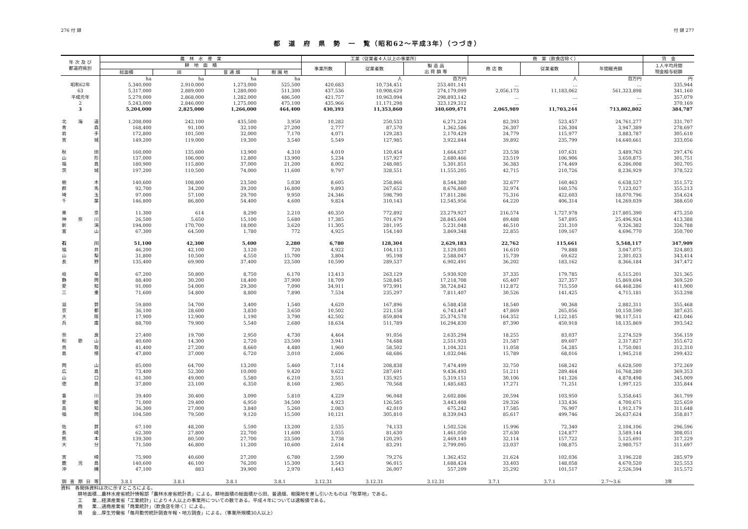276 付 録 付 録 277
都　道　府　県　勢　一　覧（昭和62～平成3年）（つづき）
| 年 次 及 び 都道府県別 | 農 林 水 産 業 | | | | 工業（従業者４人以上の事業所） | | | 商 業（飲食店除く） | | | 賃 金 |
| --- | --- | --- | --- | --- | --- | --- | --- | --- | --- | --- | --- |
| | 耕 地 面 積 | | | | 事業所数 | 従業者数 | 製 造 品 出 荷 額 等 | 商 店 数 | 従業者数 | 年間販売額 | １人平均月間 現金給与総額 |
| | 総面積 | 田 | 普 通 畑 | 樹 園 地 | | | | | | | |
| | ha | ha | ha | ha | | 人 | 百万円 | | 人 | 百万円 | 円 |
| 昭和62年 | 5,340,000 | 2,910,000 | 1,273,000 | 525,500 | 420,683 | 10,734,451 | 253,401,141 | … | … | … | 335,944 |
| 63 | 5,317,000 | 2,889,000 | 1,280,000 | 511,300 | 437,536 | 10,908,629 | 274,179,099 | 2,056,173 | 11,183,062 | 561,323,898 | 341,160 |
| 平成元年 | 5,279,000 | 2,868,000 | 1,282,000 | 486,500 | 421,757 | 10,963,094 | 298,893,142 | … | … | … | 357,079 |
| 2 | 5,243,000 | 2,846,000 | 1,275,000 | 475,100 | 435,966 | 11,171,298 | 323,129,312 | … | … | … | 370,169 |
| 3 | 5,204,000 | 2,825,000 | 1,266,000 | 464,400 | 430,393 | 11,353,860 | 340,609,471 | 2,065,989 | 11,703,244 | 713,802,802 | 384,787 |
| 北海道 | 1,208,000 | 242,100 | 435,500 | 3,950 | 10,282 | 250,533 | 6,271,224 | 82,393 | 523,457 | 24,761,277 | 331,707 |
| 青森 | 168,400 | 91,100 | 32,100 | 27,200 | 2,777 | 87,570 | 1,362,586 | 26,307 | 126,304 | 3,947,389 | 278,697 |
| 岩手 | 172,800 | 101,500 | 32,000 | 7,170 | 4,071 | 129,283 | 2,170,429 | 24,779 | 115,977 | 3,883,787 | 305,610 |
| 宮城 | 149,200 | 119,000 | 19,300 | 3,540 | 5,549 | 127,985 | 3,922,844 | 39,892 | 235,799 | 14,640,661 | 333,056 |
| 秋田 | 160,000 | 135,600 | 13,900 | 4,310 | 4,010 | 120,454 | 1,664,637 | 23,538 | 107,631 | 3,489,763 | 297,476 |
| 山形 | 137,000 | 106,000 | 12,800 | 13,900 | 5,234 | 157,927 | 2,680,466 | 23,519 | 106,906 | 3,650,875 | 301,751 |
| 福島 | 180,900 | 115,800 | 37,000 | 21,200 | 8,002 | 248,085 | 5,301,851 | 36,383 | 174,469 | 6,286,008 | 302,705 |
| 茨城 | 197,200 | 110,500 | 74,000 | 11,600 | 9,797 | 328,551 | 11,555,205 | 42,715 | 210,726 | 8,236,929 | 378,522 |
| 栃木 | 140,600 | 108,800 | 23,500 | 5,030 | 8,605 | 258,866 | 8,544,380 | 32,677 | 160,463 | 6,638,527 | 351,572 |
| 群馬 | 92,700 | 34,200 | 39,200 | 16,800 | 9,893 | 267,652 | 8,676,860 | 32,974 | 160,576 | 7,123,027 | 355,213 |
| 埼玉 | 97,000 | 57,100 | 29,700 | 9,950 | 24,346 | 598,790 | 17,811,286 | 75,316 | 422,603 | 18,070,796 | 354,624 |
| 千葉 | 146,800 | 86,800 | 54,400 | 4,600 | 9,824 | 310,143 | 12,545,956 | 64,220 | 406,314 | 14,269,039 | 388,650 |
| 東京 | 11,300 | 614 | 8,290 | 2,210 | 40,350 | 772,892 | 23,279,927 | 216,574 | 1,727,978 | 217,805,390 | 475,250 |
| 神奈川 | 26,500 | 5,650 | 15,100 | 5,680 | 17,385 | 701,679 | 28,845,604 | 89,488 | 547,895 | 25,496,924 | 413,388 |
| 新潟 | 194,000 | 170,700 | 18,000 | 3,620 | 11,305 | 281,195 | 5,231,048 | 46,510 | 231,310 | 9,326,382 | 326,788 |
| 富山 | 67,300 | 64,500 | 1,780 | 772 | 4,925 | 154,140 | 3,869,348 | 22,855 | 109,167 | 4,696,770 | 350,700 |
| 石川 | 51,100 | 42,300 | 5,400 | 2,280 | 6,780 | 128,304 | 2,629,183 | 22,762 | 115,661 | 5,548,117 | 347,909 |
| 福井 | 46,200 | 42,100 | 3,120 | 720 | 4,922 | 104,113 | 2,129,001 | 16,610 | 79,888 | 3,047,075 | 324,803 |
| 山梨 | 31,800 | 10,500 | 4,550 | 15,700 | 3,804 | 95,198 | 2,588,047 | 15,739 | 69,622 | 2,301,023 | 343,414 |
| 長野 | 135,400 | 69,900 | 37,400 | 23,500 | 10,590 | 289,537 | 6,902,491 | 36,202 | 183,162 | 8,366,184 | 347,472 |
| 岐阜 | 67,200 | 50,800 | 8,750 | 6,170 | 13,413 | 263,129 | 5,930,920 | 37,335 | 179,785 | 6,515,201 | 321,365 |
| 静岡 | 88,400 | 30,200 | 18,400 | 37,900 | 18,709 | 528,845 | 17,218,708 | 65,407 | 327,357 | 15,869,694 | 369,520 |
| 愛知 | 91,000 | 54,000 | 29,300 | 7,090 | 34,911 | 973,991 | 38,724,842 | 112,872 | 715,550 | 64,468,286 | 411,900 |
| 三重 | 71,600 | 54,800 | 8,800 | 7,890 | 7,534 | 235,297 | 7,811,407 | 30,526 | 141,425 | 4,715,181 | 353,298 |
| 滋賀 | 59,800 | 54,700 | 3,400 | 1,540 | 4,620 | 167,896 | 6,588,458 | 18,540 | 90,368 | 2,882,311 | 355,468 |
| 京都 | 36,100 | 28,600 | 3,830 | 3,650 | 10,502 | 221,158 | 6,743,447 | 47,869 | 265,056 | 10,150,590 | 387,635 |
| 大阪 | 17,900 | 12,900 | 1,190 | 3,790 | 42,502 | 859,804 | 25,374,578 | 164,352 | 1,122,185 | 98,117,511 | 421,046 |
| 兵庫 | 88,700 | 79,900 | 5,540 | 2,680 | 18,634 | 511,789 | 16,294,830 | 87,390 | 450,918 | 18,135,869 | 393,542 |
| 奈良 | 27,400 | 19,700 | 2,950 | 4,730 | 4,464 | 91,056 | 2,635,294 | 18,255 | 83,037 | 2,274,529 | 356,159 |
| 和歌山 | 40,600 | 14,300 | 2,720 | 23,500 | 3,941 | 74,688 | 2,551,933 | 21,587 | 89,607 | 2,317,827 | 355,672 |
| 鳥取 | 41,400 | 27,200 | 8,660 | 4,480 | 1,960 | 58,502 | 1,104,321 | 11,058 | 54,285 | 1,750,081 | 312,310 |
| 島根 | 47,800 | 37,000 | 6,720 | 3,010 | 2,606 | 68,686 | 1,032,046 | 15,789 | 68,016 | 1,945,218 | 299,432 |
| 岡山 | 85,000 | 64,700 | 13,200 | 5,460 | 7,114 | 208,838 | 7,474,499 | 32,750 | 168,242 | 6,628,500 | 372,269 |
| 広島 | 73,400 | 52,300 | 10,000 | 9,420 | 9,622 | 287,691 | 9,436,493 | 51,211 | 289,464 | 16,768,280 | 369,353 |
| 山口 | 61,300 | 49,000 | 5,580 | 6,210 | 3,551 | 135,925 | 5,319,151 | 30,106 | 141,326 | 4,878,498 | 345,009 |
| 徳島 | 37,800 | 23,100 | 6,350 | 8,160 | 2,985 | 70,568 | 1,485,683 | 17,271 | 71,251 | 1,997,125 | 335,844 |
| 香川 | 39,400 | 30,400 | 3,090 | 5,810 | 4,229 | 96,048 | 2,602,886 | 20,594 | 103,950 | 5,358,645 | 361,799 |
| 愛媛 | 71,000 | 29,400 | 6,950 | 34,500 | 4,923 | 126,585 | 3,443,408 | 29,326 | 133,436 | 4,700,671 | 325,659 |
| 高知 | 36,300 | 27,000 | 3,840 | 5,260 | 2,083 | 42,010 | 675,242 | 17,585 | 76,907 | 1,912,179 | 311,648 |
| 福岡 | 104,500 | 79,500 | 9,120 | 15,500 | 10,121 | 305,810 | 8,339,043 | 85,617 | 499,746 | 26,637,624 | 358,817 |
| 佐賀 | 67,100 | 48,200 | 5,590 | 13,200 | 2,535 | 74,133 | 1,502,526 | 15,996 | 72,340 | 2,104,106 | 296,596 |
| 長崎 | 62,300 | 27,800 | 22,700 | 11,600 | 3,055 | 81,630 | 1,461,050 | 27,630 | 124,877 | 3,589,144 | 308,051 |
| 熊本 | 139,300 | 80,500 | 27,700 | 23,500 | 3,738 | 120,295 | 2,469,149 | 32,114 | 157,722 | 5,125,691 | 317,229 |
| 大分 | 71,500 | 46,800 | 11,200 | 10,600 | 2,614 | 83,291 | 2,799,095 | 23,037 | 108,875 | 2,980,757 | 311,697 |
| 宮崎 | 75,900 | 40,600 | 27,200 | 6,780 | 2,590 | 79,276 | 1,362,452 | 21,624 | 102,036 | 3,196,228 | 285,979 |
| 鹿児島 | 140,600 | 46,100 | 76,200 | 15,300 | 3,543 | 96,015 | 1,688,424 | 33,403 | 148,058 | 4,670,520 | 325,553 |
| 沖縄 | 47,100 | 883 | 39,900 | 2,970 | 1,443 | 26,007 | 557,209 | 25,292 | 101,517 | 2,526,594 | 315,572 |
| 調査期日等 | 3.8.1 | 3.8.1 | 3.8.1 | 3.8.1 | 3.12.31 | 3.12.31 | 3.12.31 | 3.7.1 | 3.7.1 | 2.7～3.6 | 3年 |
資料　各関係資料は次に示すところによる。
耕地面積…農林水産省統計情報部「農林水産省統計表」による。耕地面積の総面積から田、普通畑、樹園地を差し引いたものは「牧草地」である。
工　　業…経済産業省「工業統計」により４人以上の事業所についての数である。平成４年については速報値である。
商　　業…通商産業省「商業統計」（飲食店を除く）による。
賃　　金…厚生労働省「毎月勤労統計調査年報・地方調査」による。（事業所規模30人以上）